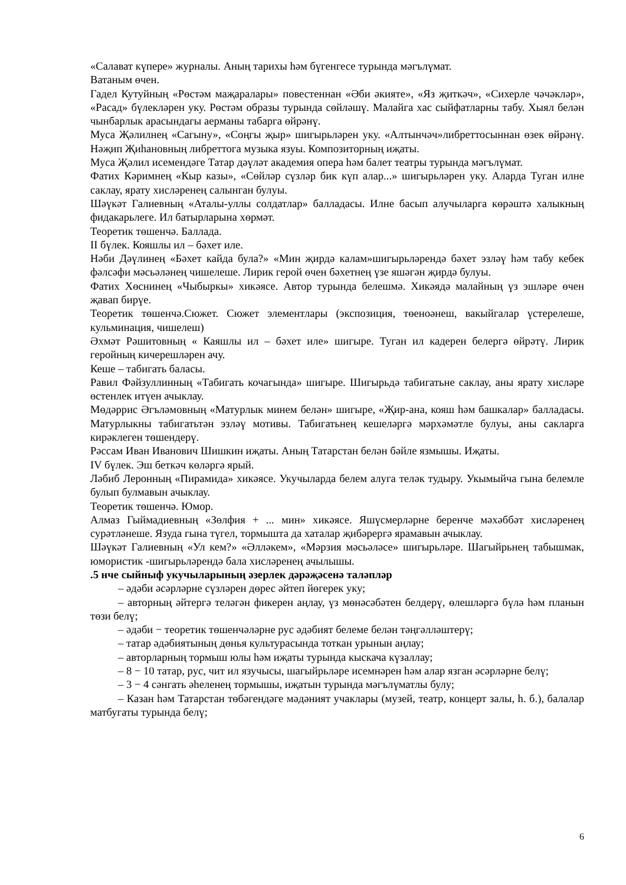«Салават күпере» журналы. Аның тарихы һәм бүгенгесе турында мәгълүмат.
Ватаным өчен.
Гадел Кутуйның «Рөстәм маҗаралары» повестеннан «Әби әкияте», «Яз җиткәч», «Сихерле чәчәкләр», «Расад» бүлекләрен уку. Рөстәм образы турында сөйләшү. Малайга хас сыйфатларны табу. Хыял белән чынбарлык арасындагы аерманы табарга өйрәнү.
Муса Җәлилнең «Сагыну», «Соңгы җыр» шигырьләрен уку. «Алтынчәч»либреттосыннан өзек өйрәнү. Нәҗип Җиһановның либреттога музыка язуы. Композиторның иҗаты.
Муса Җәлил исемендәге Татар дәүләт академия опера һәм балет театры турында мәгълүмат.
Фатих Кәримнең «Кыр казы», «Сөйләр сүзләр бик күп алар...» шигырьләрен уку. Аларда Туган илне саклау, ярату хисләренең салынган булуы.
Шәүкәт Галиевның «Аталы-уллы солдатлар» балладасы. Илне басып алучыларга көрәштә халыкның фидакарьлеге. Ил батырларына хөрмәт.
Теоретик төшенчә. Баллада.
II бүлек. Кояшлы ил – бәхет иле.
Нәби Дәүлинең «Бәхет кайда була?» «Мин җирдә калам»шигырьләрендә бәхет эзләү һәм табу кебек фәлсәфи мәсьәләнең чишелеше. Лирик герой өчен бәхетнең үзе яшәгән җирдә булуы.
Фатих Хөснинең «Чыбыркы» хикәясе. Автор турында белешмә. Хикәядә малайның үз эшләре өчен җавап бирүе.
Теоретик төшенчә.Сюжет. Сюжет элементлары (экспозиция, төеноәнеш, вакыйгалар үстерелеше, кульминация, чишелеш)
Әхмәт Рәшитовның « Каяшлы ил – бәхет иле» шигыре. Туган ил кадерен белергә өйрәтү. Лирик геройның кичерешләрен ачу.
Кеше – табигать баласы.
Равил Фәйзуллинның «Табигать кочагында» шигыре. Шигырьдә табигатьне саклау, аны ярату хисләре өстенлек итүен ачыклау.
Мөдәррис Әгъләмовның «Матурлык минем белән» шигыре, «Җир-ана, кояш һәм башкалар» балладасы. Матурлыкны табигатьтән эзләү мотивы. Табигатьнең кешеләргә мәрхәмәтле булуы, аны сакларга кирәклеген төшендерү.
Рәссам Иван Иванович Шишкин иҗаты. Аның Татарстан белән бәйле язмышы. Иҗаты.
IV бүлек. Эш беткәч көләргә ярый.
Ләбиб Леронның «Пирамида» хикәясе. Укучыларда белем алуга теләк тудыру. Укымыйча гына белемле булып булмавын ачыклау.
Теоретик төшенчә. Юмор.
Алмаз Гыймадиевның «Зөлфия + ... мин» хикәясе. Яшүсмерләрне беренче мәхәббәт хисләренең сурәтләнеше. Язуда гына түгел, тормышта да хаталар җибәрергә ярамавын ачыклау.
Шәүкәт Галиевның «Ул кем?» «Әлләкем», «Мәрзия мәсьәләсе» шигырьләре. Шагыйрьнең табышмак, юмористик -шигырьләрендә бала хисләренең ачылышы.
.5 нче сыйныф укучыларының әзерлек дәрәҗәсенә таләпләр
– әдәби әсәрләрне сүзләрен дөрес әйтеп йөгерек уку;
– авторның әйтергә теләгән фикерен аңлау, үз мөнәсәбәтен белдерү, өлешләргә бүлә һәм планын төзи белү;
– әдәби − теоретик төшенчәләрне рус әдәбият белеме белән тәңгәлләштерү;
– татар әдәбиятының дөнья культурасында тоткан урынын аңлау;
– авторларның тормыш юлы һәм иҗаты турында кыскача күзаллау;
– 8 − 10 татар, рус, чит ил язучысы, шагыйрьләре исемнәрен һәм алар язган әсәрләрне белү;
– 3 − 4 сәнгать әһеленең тормышы, иҗатын турында мәгълүматлы булу;
– Казан һәм Татарстан төбәгендәге мәдәният учаклары (музей, театр, концерт залы, һ. б.), балалар матбугаты турында белү;
6